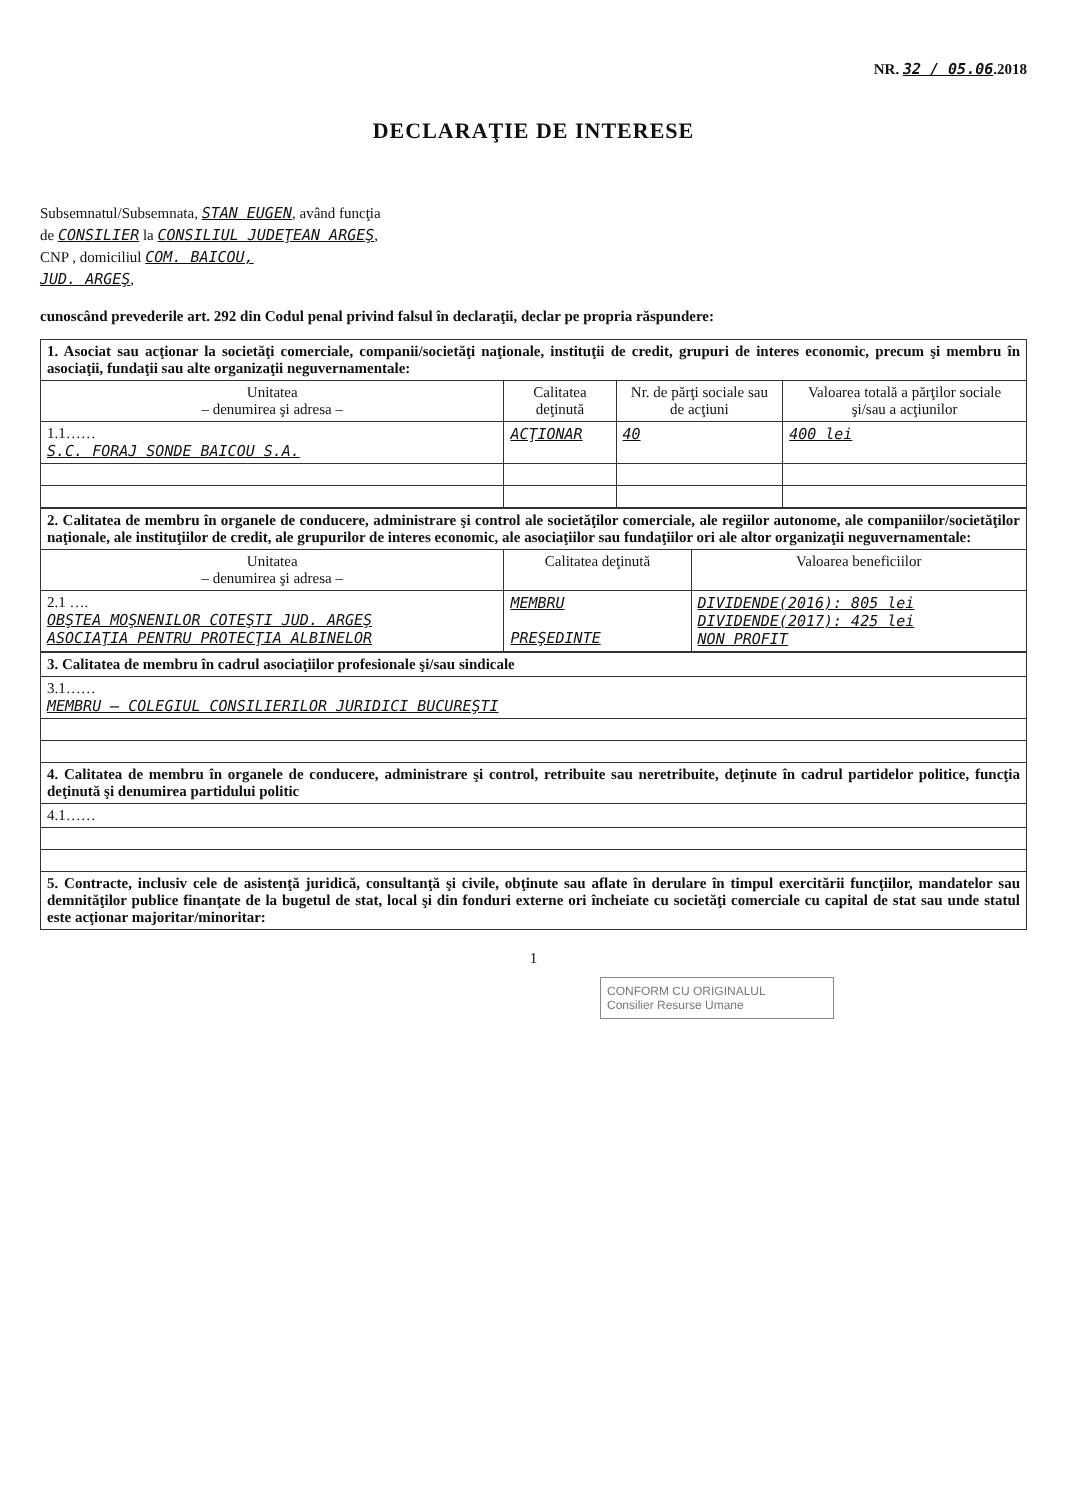NR. 32 / 05.06.2018
DECLARAŢIE DE INTERESE
Subsemnatul/Subsemnata, STAN EUGEN, având funcţia
de CONSILIER la CONSILIUL JUDEŢEAN ARGEŞ,
CNP , domiciliul COM. BAICOU,
JUD. ARGEŞ,
cunoscând prevederile art. 292 din Codul penal privind falsul în declaraţii, declar pe propria răspundere:
| 1. Asociat sau acţionar la societăţi comerciale, companii/societăţi naţionale, instituţii de credit, grupuri de interes economic, precum şi membru în asociaţii, fundaţii sau alte organizaţii neguvernamentale: | | | |
| Unitatea – denumirea şi adresa – | Calitatea deţinută | Nr. de părţi sociale sau de acţiuni | Valoarea totală a părţilor sociale şi/sau a acţiunilor |
| 1.1…… S.C. FORAJ SONDE BAICOU S.A. | ACŢIONAR | 40 | 400 lei |
| 2. Calitatea de membru în organele de conducere, administrare şi control ale societăţilor comerciale, ale regiilor autonome, ale companiilor/societăţilor naţionale, ale instituţiilor de credit, ale grupurilor de interes economic, ale asociaţiilor sau fundaţiilor ori ale altor organizaţii neguvernamentale: | | |
| Unitatea – denumirea şi adresa – | Calitatea deţinută | Valoarea beneficiilor |
| 2.1 …. OBŞTEA MOŞNENILOR COTEŞTI JUD. ARGEŞ ASOCIAŢIA PENTRU PROTECŢIA ALBINELOR | MEMBRU PREŞEDINTE | DIVIDENDE(2016): 805 lei DIVIDENDE(2017): 425 lei NON PROFIT |
| 3. Calitatea de membru în cadrul asociaţiilor profesionale şi/sau sindicale |
| 3.1…… MEMBRU – COLEGIUL CONSILIERILOR JURIDICI BUCUREŞTI |
| 4. Calitatea de membru în organele de conducere, administrare şi control, retribuite sau neretribuite, deţinute în cadrul partidelor politice, funcţia deţinută şi denumirea partidului politic |
| 4.1…… |
| 5. Contracte, inclusiv cele de asistenţă juridică, consultanţă şi civile, obţinute sau aflate în derulare în timpul exercitării funcţiilor, mandatelor sau demnităţilor publice finanţate de la bugetul de stat, local şi din fonduri externe ori încheiate cu societăţi comerciale cu capital de stat sau unde statul este acţionar majoritar/minoritar: |
1
CONFORM CU ORIGINALUL
Consilier Resurse Umane